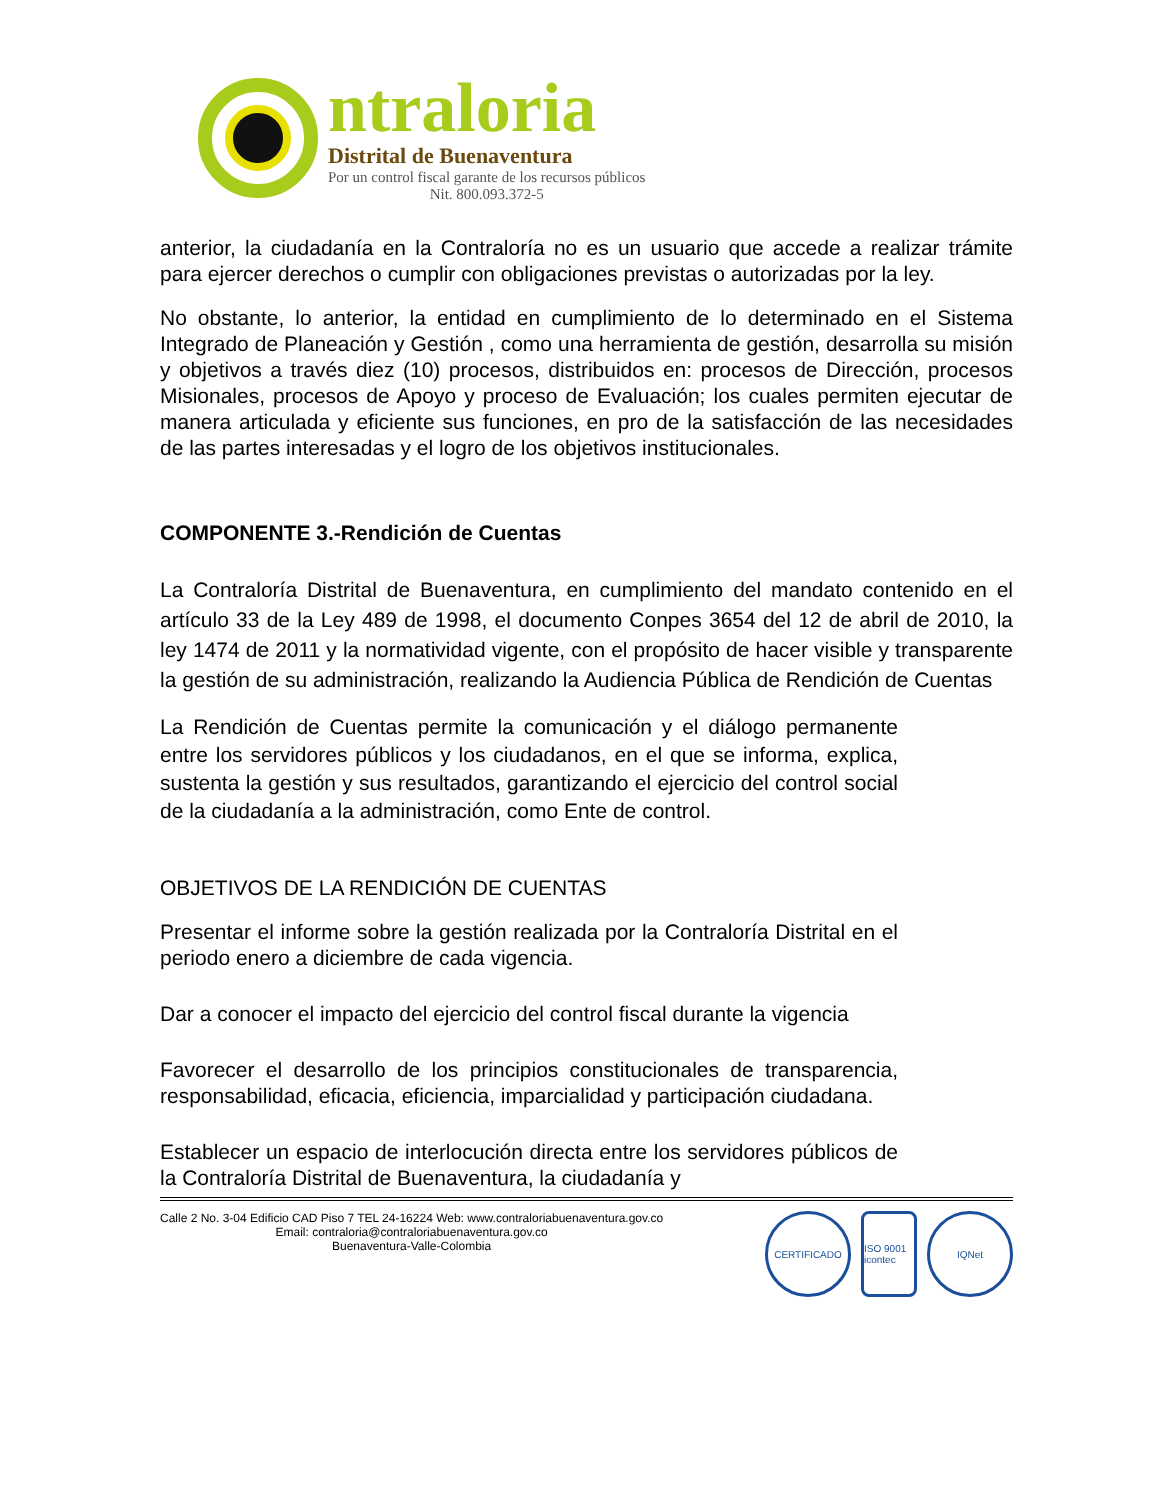ntraloria
Distrital de Buenaventura
Por un control fiscal garante de los recursos públicos
Nit. 800.093.372-5
anterior, la ciudadanía en la Contraloría no es un usuario que accede a realizar trámite para ejercer derechos o cumplir con obligaciones previstas o autorizadas por la ley.
No obstante, lo anterior, la entidad en cumplimiento de lo determinado en el Sistema Integrado de Planeación y Gestión , como una herramienta de gestión, desarrolla su misión y objetivos a través diez (10) procesos, distribuidos en: procesos de Dirección, procesos Misionales, procesos de Apoyo y proceso de Evaluación; los cuales permiten ejecutar de manera articulada y eficiente sus funciones, en pro de la satisfacción de las necesidades de las partes interesadas y el logro de los objetivos institucionales.
COMPONENTE 3.-Rendición de Cuentas
La Contraloría Distrital de Buenaventura, en cumplimiento del mandato contenido en el artículo 33 de la Ley 489 de 1998, el documento Conpes 3654 del 12 de abril de 2010, la ley 1474 de 2011 y la normatividad vigente, con el propósito de hacer visible y transparente la gestión de su administración, realizando la Audiencia Pública de Rendición de Cuentas
La Rendición de Cuentas permite la comunicación y el diálogo permanente entre los servidores públicos y los ciudadanos, en el que se informa, explica, sustenta la gestión y sus resultados, garantizando el ejercicio del control social de la ciudadanía a la administración, como Ente de control.
OBJETIVOS DE LA RENDICIÓN DE CUENTAS
Presentar el informe sobre la gestión realizada por la Contraloría Distrital en el periodo enero a diciembre de cada vigencia.
Dar a conocer el impacto del ejercicio del control fiscal durante la vigencia
Favorecer el desarrollo de los principios constitucionales de transparencia, responsabilidad, eficacia, eficiencia, imparcialidad y participación ciudadana.
Establecer un espacio de interlocución directa entre los servidores públicos de la Contraloría Distrital de Buenaventura, la ciudadanía y
Calle 2 No. 3-04 Edificio CAD Piso 7 TEL 24-16224 Web: www.contraloriabuenaventura.gov.co
Email: contraloria@contraloriabuenaventura.gov.co
Buenaventura-Valle-Colombia
CERTIFICADO ISO 9001 icontec
IQNet